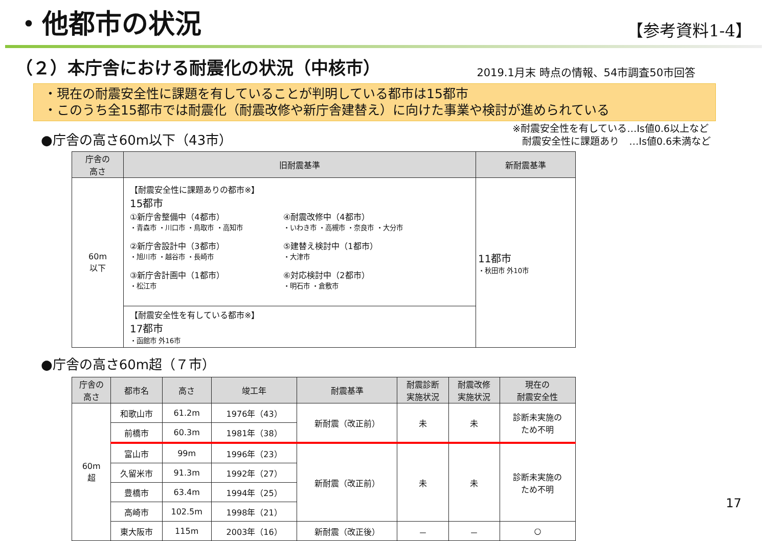・他都市の状況
【参考資料1-4】
（２）本庁舎における耐震化の状況（中核市）
2019.1月末 時点の情報、54市調査50市回答
・現在の耐震安全性に課題を有していることが判明している都市は15都市
・このうち全15都市では耐震化（耐震改修や新庁舎建替え）に向けた事業や検討が進められている
●庁舎の高さ60m以下（43市）
※耐震安全性を有している…Is値0.6以上など
　耐震安全性に課題あり　…Is値0.6未満など
| 庁舎の 高さ | 旧耐震基準 | 新耐震基準 |
| --- | --- | --- |
| 60m 以下 | 【耐震安全性に課題ありの都市※】 15都市 ①新庁舎整備中（4都市） ・青森市 ・川口市 ・鳥取市 ・高知市 ④耐震改修中（4都市） ・いわき市 ・高槻市 ・奈良市 ・大分市 ②新庁舎設計中（3都市） ・旭川市 ・越谷市 ・長崎市 ⑤建替え検討中（1都市） ・大津市 ③新庁舎計画中（1都市） ・松江市 ⑥対応検討中（2都市） ・明石市 ・倉敷市 | 11都市 ・秋田市 外10市 |
| | 【耐震安全性を有している都市※】 17都市 ・函館市 外16市 | |
●庁舎の高さ60m超（７市）
| 庁舎の 高さ | 都市名 | 高さ | 竣工年 | 耐震基準 | 耐震診断 実施状況 | 耐震改修 実施状況 | 現在の 耐震安全性 |
| --- | --- | --- | --- | --- | --- | --- | --- |
| 60m 超 | 和歌山市 | 61.2m | 1976年（43） | 新耐震（改正前） | 未 | 未 | 診断未実施の ため不明 |
| | 前橋市 | 60.3m | 1981年（38） | | | | |
| | 富山市 | 99m | 1996年（23） | 新耐震（改正前） | 未 | 未 | 診断未実施の ため不明 |
| | 久留米市 | 91.3m | 1992年（27） | | | | |
| | 豊橋市 | 63.4m | 1994年（25） | | | | |
| | 高崎市 | 102.5m | 1998年（21） | | | | |
| | 東大阪市 | 115m | 2003年（16） | 新耐震（改正後） | － | － | ○ |
17